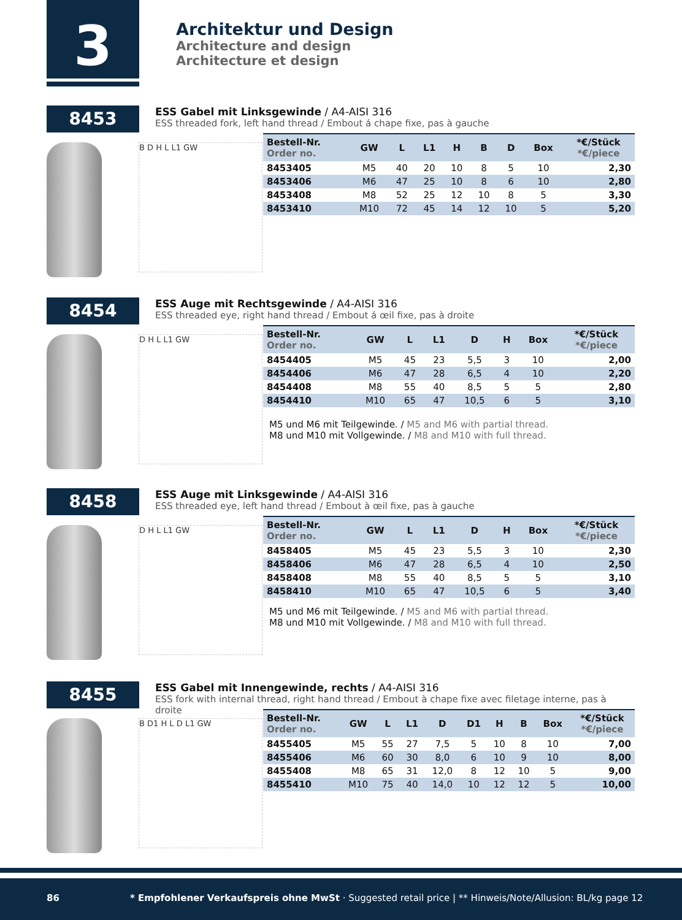3
Architektur und Design
Architecture and design
Architecture et design
8453
ESS Gabel mit Linksgewinde / A4-AISI 316
ESS threaded fork, left hand thread / Embout á chape fixe, pas à gauche
B D H L L1 GW
| Bestell-Nr. Order no. | GW | L | L1 | H | B | D | Box | *€/Stück *€/piece |
| --- | --- | --- | --- | --- | --- | --- | --- | --- |
| 8453405 | M5 | 40 | 20 | 10 | 8 | 5 | 10 | 2,30 |
| 8453406 | M6 | 47 | 25 | 10 | 8 | 6 | 10 | 2,80 |
| 8453408 | M8 | 52 | 25 | 12 | 10 | 8 | 5 | 3,30 |
| 8453410 | M10 | 72 | 45 | 14 | 12 | 10 | 5 | 5,20 |
8454
ESS Auge mit Rechtsgewinde / A4-AISI 316
ESS threaded eye, right hand thread / Embout á œil fixe, pas à droite
D H L L1 GW
| Bestell-Nr. Order no. | GW | L | L1 | D | H | Box | *€/Stück *€/piece |
| --- | --- | --- | --- | --- | --- | --- | --- |
| 8454405 | M5 | 45 | 23 | 5,5 | 3 | 10 | 2,00 |
| 8454406 | M6 | 47 | 28 | 6,5 | 4 | 10 | 2,20 |
| 8454408 | M8 | 55 | 40 | 8,5 | 5 | 5 | 2,80 |
| 8454410 | M10 | 65 | 47 | 10,5 | 6 | 5 | 3,10 |
M5 und M6 mit Teilgewinde. / M5 and M6 with partial thread.
M8 und M10 mit Vollgewinde. / M8 and M10 with full thread.
8458
ESS Auge mit Linksgewinde / A4-AISI 316
ESS threaded eye, left hand thread / Embout à œil fixe, pas à gauche
D H L L1 GW
| Bestell-Nr. Order no. | GW | L | L1 | D | H | Box | *€/Stück *€/piece |
| --- | --- | --- | --- | --- | --- | --- | --- |
| 8458405 | M5 | 45 | 23 | 5,5 | 3 | 10 | 2,30 |
| 8458406 | M6 | 47 | 28 | 6,5 | 4 | 10 | 2,50 |
| 8458408 | M8 | 55 | 40 | 8,5 | 5 | 5 | 3,10 |
| 8458410 | M10 | 65 | 47 | 10,5 | 6 | 5 | 3,40 |
M5 und M6 mit Teilgewinde. / M5 and M6 with partial thread.
M8 und M10 mit Vollgewinde. / M8 and M10 with full thread.
8455
ESS Gabel mit Innengewinde, rechts / A4-AISI 316
ESS fork with internal thread, right hand thread / Embout à chape fixe avec filetage interne, pas à droite
B D1 H L D L1 GW
| Bestell-Nr. Order no. | GW | L | L1 | D | D1 | H | B | Box | *€/Stück *€/piece |
| --- | --- | --- | --- | --- | --- | --- | --- | --- | --- |
| 8455405 | M5 | 55 | 27 | 7,5 | 5 | 10 | 8 | 10 | 7,00 |
| 8455406 | M6 | 60 | 30 | 8,0 | 6 | 10 | 9 | 10 | 8,00 |
| 8455408 | M8 | 65 | 31 | 12,0 | 8 | 12 | 10 | 5 | 9,00 |
| 8455410 | M10 | 75 | 40 | 14,0 | 10 | 12 | 12 | 5 | 10,00 |
86 * Empfohlener Verkaufspreis ohne MwSt · Suggested retail price | ** Hinweis/Note/Allusion: BL/kg page 12